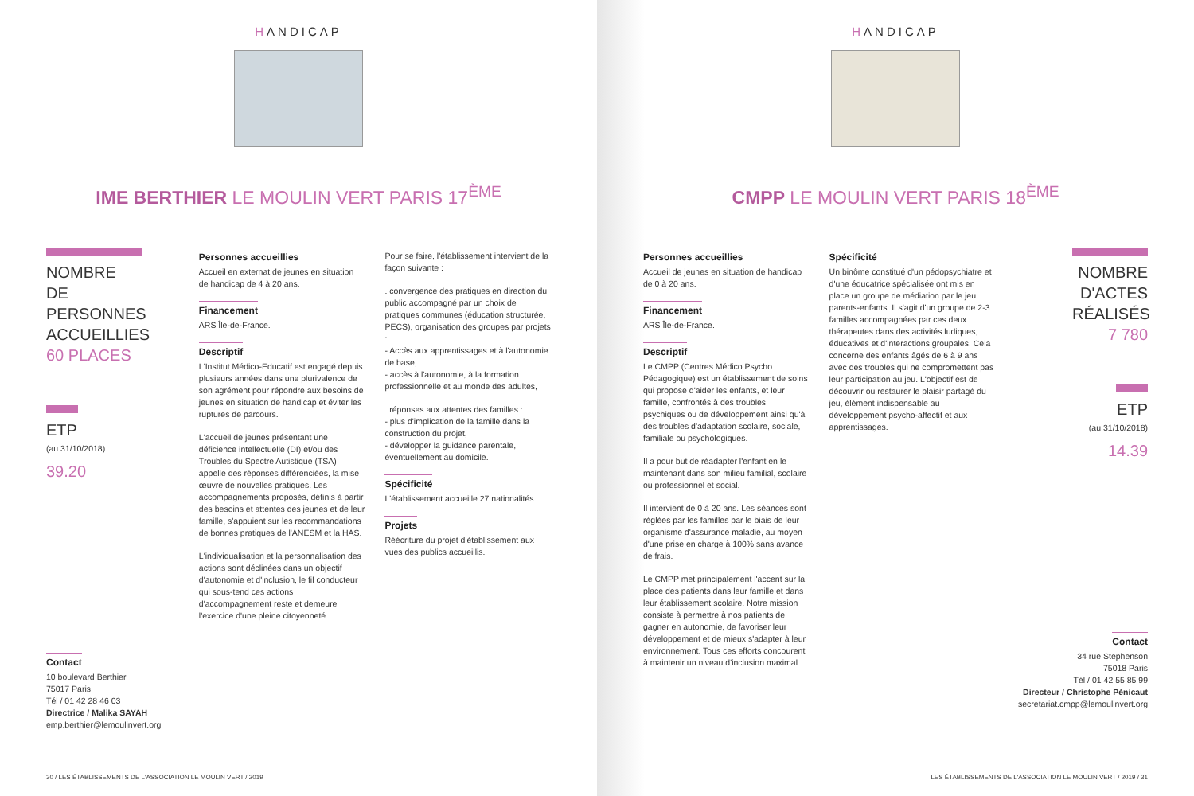HANDICAP
IME BERTHIER LE MOULIN VERT PARIS 17<sup>ÈME</sup>
NOMBRE DE PERSONNES ACCUEILLIES
60 PLACES
ETP
(au 31/10/2018)
39.20
Contact
10 boulevard Berthier
75017 Paris
Tél / 01 42 28 46 03
Directrice / Malika SAYAH
emp.berthier@lemoulinvert.org
Personnes accueillies
Accueil en externat de jeunes en situation de handicap de 4 à 20 ans.
Financement
ARS Île-de-France.
Descriptif
L'Institut Médico-Educatif est engagé depuis plusieurs années dans une plurivalence de son agrément pour répondre aux besoins de jeunes en situation de handicap et éviter les ruptures de parcours.
L'accueil de jeunes présentant une déficience intellectuelle (DI) et/ou des Troubles du Spectre Autistique (TSA) appelle des réponses différenciées, la mise œuvre de nouvelles pratiques. Les accompagnements proposés, définis à partir des besoins et attentes des jeunes et de leur famille, s'appuient sur les recommandations de bonnes pratiques de l'ANESM et la HAS.
L'individualisation et la personnalisation des actions sont déclinées dans un objectif d'autonomie et d'inclusion, le fil conducteur qui sous-tend ces actions d'accompagnement reste et demeure l'exercice d'une pleine citoyenneté.
Pour se faire, l'établissement intervient de la façon suivante :
. convergence des pratiques en direction du public accompagné par un choix de pratiques communes (éducation structurée, PECS), organisation des groupes par projets :
- Accès aux apprentissages et à l'autonomie de base,
- accès à l'autonomie, à la formation professionnelle et au monde des adultes,
. réponses aux attentes des familles :
- plus d'implication de la famille dans la construction du projet,
- développer la guidance parentale, éventuellement au domicile.
Spécificité
L'établissement accueille 27 nationalités.
Projets
Réécriture du projet d'établissement aux vues des publics accueillis.
30 / LES ÉTABLISSEMENTS DE L'ASSOCIATION LE MOULIN VERT / 2019
HANDICAP
CMPP LE MOULIN VERT PARIS 18<sup>ÈME</sup>
Personnes accueillies
Accueil de jeunes en situation de handicap de 0 à 20 ans.
Financement
ARS Île-de-France.
Descriptif
Le CMPP (Centres Médico Psycho Pédagogique) est un établissement de soins qui propose d'aider les enfants, et leur famille, confrontés à des troubles psychiques ou de développement ainsi qu'à des troubles d'adaptation scolaire, sociale, familiale ou psychologiques.
Il a pour but de réadapter l'enfant en le maintenant dans son milieu familial, scolaire ou professionnel et social.
Il intervient de 0 à 20 ans. Les séances sont réglées par les familles par le biais de leur organisme d'assurance maladie, au moyen d'une prise en charge à 100% sans avance de frais.
Le CMPP met principalement l'accent sur la place des patients dans leur famille et dans leur établissement scolaire. Notre mission consiste à permettre à nos patients de gagner en autonomie, de favoriser leur développement et de mieux s'adapter à leur environnement. Tous ces efforts concourent à maintenir un niveau d'inclusion maximal.
Spécificité
Un binôme constitué d'un pédopsychiatre et d'une éducatrice spécialisée ont mis en place un groupe de médiation par le jeu parents-enfants. Il s'agit d'un groupe de 2-3 familles accompagnées par ces deux thérapeutes dans des activités ludiques, éducatives et d'interactions groupales. Cela concerne des enfants âgés de 6 à 9 ans avec des troubles qui ne compromettent pas leur participation au jeu. L'objectif est de découvrir ou restaurer le plaisir partagé du jeu, élément indispensable au développement psycho-affectif et aux apprentissages.
NOMBRE D'ACTES RÉALISÉS
7 780
ETP
(au 31/10/2018)
14.39
Contact
34 rue Stephenson
75018 Paris
Tél / 01 42 55 85 99
Directeur / Christophe Pénicaut
secretariat.cmpp@lemoulinvert.org
LES ÉTABLISSEMENTS DE L'ASSOCIATION LE MOULIN VERT / 2019 / 31